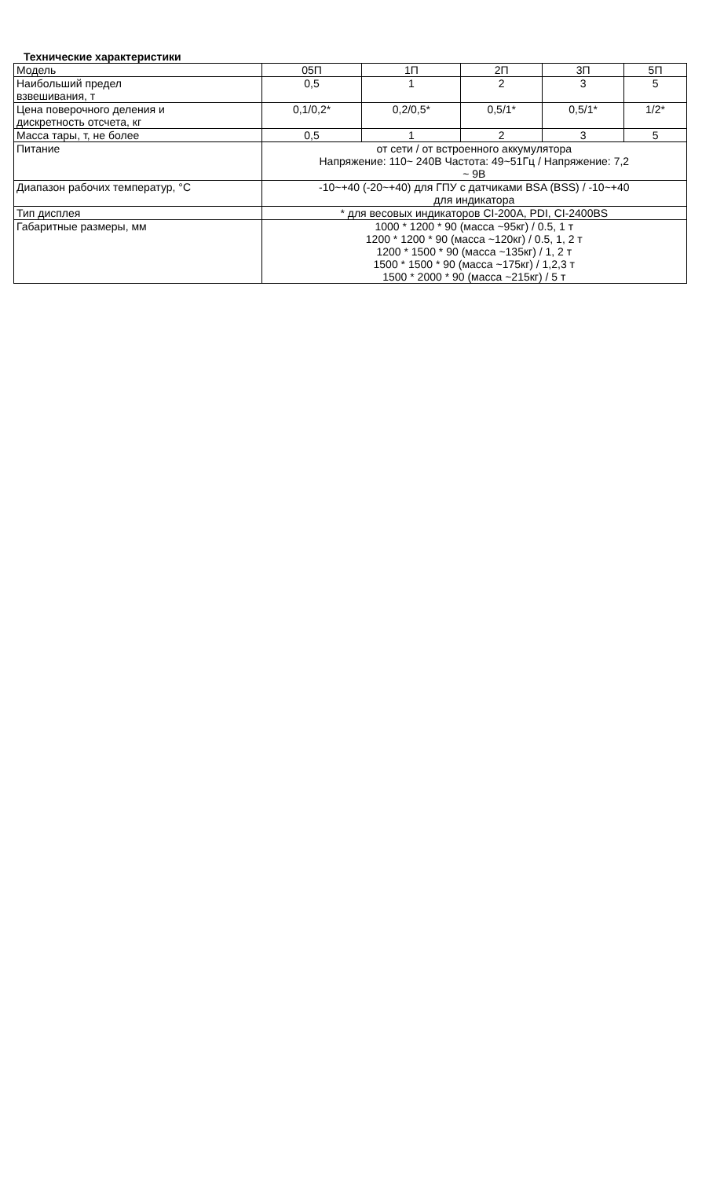Технические характеристики
| Модель | 05П | 1П | 2П | 3П | 5П |
| Наибольший предел взвешивания, т | 0,5 | 1 | 2 | 3 | 5 |
| Цена поверочного деления и дискретность отсчета, кг | 0,1/0,2* | 0,2/0,5* | 0,5/1* | 0,5/1* | 1/2* |
| Масса тары, т, не более | 0,5 | 1 | 2 | 3 | 5 |
| Питание | от сети / от встроенного аккумулятора Напряжение: 110~ 240В Частота: 49~51Гц / Напряжение: 7,2 ~ 9В | | | | |
| Диапазон рабочих температур, °С | -10~+40 (-20~+40) для ГПУ с датчиками BSA (BSS) / -10~+40 для индикатора | | | | |
| Тип дисплея | * для весовых индикаторов CI-200A, PDI, CI-2400BS | | | | |
| Габаритные размеры, мм | 1000 * 1200 * 90 (масса ~95кг) / 0.5, 1 т 1200 * 1200 * 90 (масса ~120кг) / 0.5, 1, 2 т 1200 * 1500 * 90 (масса ~135кг) / 1, 2 т 1500 * 1500 * 90 (масса ~175кг) / 1,2,3 т 1500 * 2000 * 90 (масса ~215кг) / 5 т | | | | |